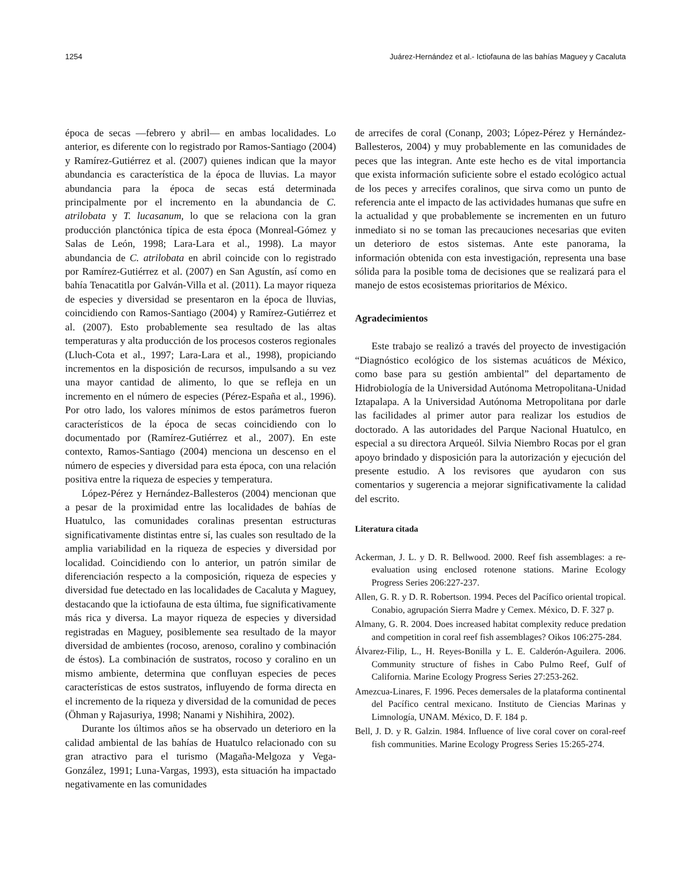1254 Juárez-Hernández et al.- Ictiofauna de las bahías Maguey y Cacaluta
época de secas —febrero y abril— en ambas localidades. Lo anterior, es diferente con lo registrado por Ramos-Santiago (2004) y Ramírez-Gutiérrez et al. (2007) quienes indican que la mayor abundancia es característica de la época de lluvias. La mayor abundancia para la época de secas está determinada principalmente por el incremento en la abundancia de C. atrilobata y T. lucasanum, lo que se relaciona con la gran producción planctónica típica de esta época (Monreal-Gómez y Salas de León, 1998; Lara-Lara et al., 1998). La mayor abundancia de C. atrilobata en abril coincide con lo registrado por Ramírez-Gutiérrez et al. (2007) en San Agustín, así como en bahía Tenacatitla por Galván-Villa et al. (2011). La mayor riqueza de especies y diversidad se presentaron en la época de lluvias, coincidiendo con Ramos-Santiago (2004) y Ramírez-Gutiérrez et al. (2007). Esto probablemente sea resultado de las altas temperaturas y alta producción de los procesos costeros regionales (Lluch-Cota et al., 1997; Lara-Lara et al., 1998), propiciando incrementos en la disposición de recursos, impulsando a su vez una mayor cantidad de alimento, lo que se refleja en un incremento en el número de especies (Pérez-España et al., 1996). Por otro lado, los valores mínimos de estos parámetros fueron característicos de la época de secas coincidiendo con lo documentado por (Ramírez-Gutiérrez et al., 2007). En este contexto, Ramos-Santiago (2004) menciona un descenso en el número de especies y diversidad para esta época, con una relación positiva entre la riqueza de especies y temperatura.
López-Pérez y Hernández-Ballesteros (2004) mencionan que a pesar de la proximidad entre las localidades de bahías de Huatulco, las comunidades coralinas presentan estructuras significativamente distintas entre sí, las cuales son resultado de la amplia variabilidad en la riqueza de especies y diversidad por localidad. Coincidiendo con lo anterior, un patrón similar de diferenciación respecto a la composición, riqueza de especies y diversidad fue detectado en las localidades de Cacaluta y Maguey, destacando que la ictiofauna de esta última, fue significativamente más rica y diversa. La mayor riqueza de especies y diversidad registradas en Maguey, posiblemente sea resultado de la mayor diversidad de ambientes (rocoso, arenoso, coralino y combinación de éstos). La combinación de sustratos, rocoso y coralino en un mismo ambiente, determina que confluyan especies de peces características de estos sustratos, influyendo de forma directa en el incremento de la riqueza y diversidad de la comunidad de peces (Öhman y Rajasuriya, 1998; Nanami y Nishihira, 2002).
Durante los últimos años se ha observado un deterioro en la calidad ambiental de las bahías de Huatulco relacionado con su gran atractivo para el turismo (Magaña-Melgoza y Vega-González, 1991; Luna-Vargas, 1993), esta situación ha impactado negativamente en las comunidades
de arrecifes de coral (Conanp, 2003; López-Pérez y Hernández-Ballesteros, 2004) y muy probablemente en las comunidades de peces que las integran. Ante este hecho es de vital importancia que exista información suficiente sobre el estado ecológico actual de los peces y arrecifes coralinos, que sirva como un punto de referencia ante el impacto de las actividades humanas que sufre en la actualidad y que probablemente se incrementen en un futuro inmediato si no se toman las precauciones necesarias que eviten un deterioro de estos sistemas. Ante este panorama, la información obtenida con esta investigación, representa una base sólida para la posible toma de decisiones que se realizará para el manejo de estos ecosistemas prioritarios de México.
Agradecimientos
Este trabajo se realizó a través del proyecto de investigación “Diagnóstico ecológico de los sistemas acuáticos de México, como base para su gestión ambiental” del departamento de Hidrobiología de la Universidad Autónoma Metropolitana-Unidad Iztapalapa. A la Universidad Autónoma Metropolitana por darle las facilidades al primer autor para realizar los estudios de doctorado. A las autoridades del Parque Nacional Huatulco, en especial a su directora Arqueól. Silvia Niembro Rocas por el gran apoyo brindado y disposición para la autorización y ejecución del presente estudio. A los revisores que ayudaron con sus comentarios y sugerencia a mejorar significativamente la calidad del escrito.
Literatura citada
Ackerman, J. L. y D. R. Bellwood. 2000. Reef fish assemblages: a re-evaluation using enclosed rotenone stations. Marine Ecology Progress Series 206:227-237.
Allen, G. R. y D. R. Robertson. 1994. Peces del Pacífico oriental tropical. Conabio, agrupación Sierra Madre y Cemex. México, D. F. 327 p.
Almany, G. R. 2004. Does increased habitat complexity reduce predation and competition in coral reef fish assemblages? Oikos 106:275-284.
Álvarez-Filip, L., H. Reyes-Bonilla y L. E. Calderón-Aguilera. 2006. Community structure of fishes in Cabo Pulmo Reef, Gulf of California. Marine Ecology Progress Series 27:253-262.
Amezcua-Linares, F. 1996. Peces demersales de la plataforma continental del Pacífico central mexicano. Instituto de Ciencias Marinas y Limnología, UNAM. México, D. F. 184 p.
Bell, J. D. y R. Galzin. 1984. Influence of live coral cover on coral-reef fish communities. Marine Ecology Progress Series 15:265-274.